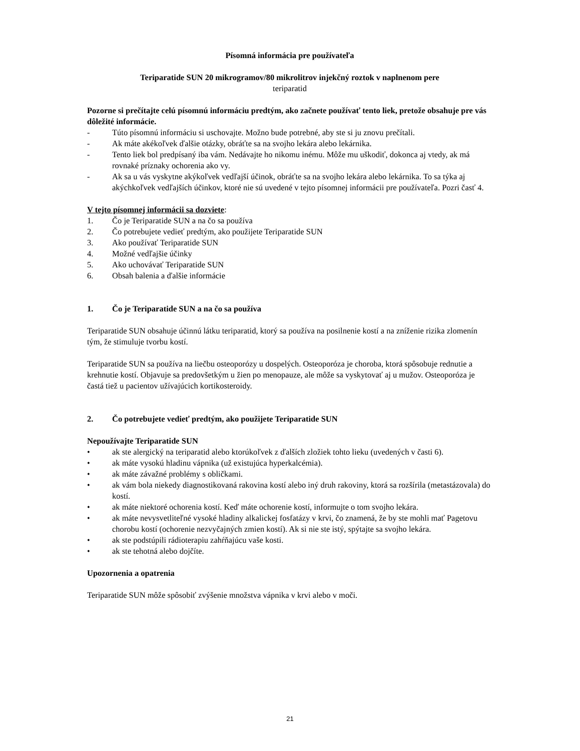Písomná informácia pre používateľa
Teriparatide SUN 20 mikrogramov/80 mikrolitrov injekčný roztok v naplnenom pere
teriparatid
Pozorne si prečítajte celú písomnú informáciu predtým, ako začnete používať tento liek, pretože obsahuje pre vás dôležité informácie.
- Túto písomnú informáciu si uschovajte. Možno bude potrebné, aby ste si ju znovu prečítali.
- Ak máte akékoľvek ďalšie otázky, obráťte sa na svojho lekára alebo lekárnika.
- Tento liek bol predpísaný iba vám. Nedávajte ho nikomu inému. Môže mu uškodiť, dokonca aj vtedy, ak má rovnaké príznaky ochorenia ako vy.
- Ak sa u vás vyskytne akýkoľvek vedľajší účinok, obráťte sa na svojho lekára alebo lekárnika. To sa týka aj akýchkoľvek vedľajších účinkov, ktoré nie sú uvedené v tejto písomnej informácii pre používateľa. Pozri časť 4.
V tejto písomnej informácii sa dozviete:
1. Čo je Teriparatide SUN a na čo sa používa
2. Čo potrebujete vedieť predtým, ako použijete Teriparatide SUN
3. Ako používať Teriparatide SUN
4. Možné vedľajšie účinky
5. Ako uchovávať Teriparatide SUN
6. Obsah balenia a ďalšie informácie
1. Čo je Teriparatide SUN a na čo sa používa
Teriparatide SUN obsahuje účinnú látku teriparatid, ktorý sa používa na posilnenie kostí a na zníženie rizika zlomenín tým, že stimuluje tvorbu kostí.
Teriparatide SUN sa používa na liečbu osteoporózy u dospelých. Osteoporóza je choroba, ktorá spôsobuje rednutie a krehnutie kostí. Objavuje sa predovšetkým u žien po menopauze, ale môže sa vyskytovať aj u mužov. Osteoporóza je častá tiež u pacientov užívajúcich kortikosteroidy.
2. Čo potrebujete vedieť predtým, ako použijete Teriparatide SUN
Nepoužívajte Teriparatide SUN
• ak ste alergický na teriparatid alebo ktorúkoľvek z ďalších zložiek tohto lieku (uvedených v časti 6).
• ak máte vysokú hladinu vápnika (už existujúca hyperkalcémia).
• ak máte závažné problémy s obličkami.
• ak vám bola niekedy diagnostikovaná rakovina kostí alebo iný druh rakoviny, ktorá sa rozšírila (metastázovala) do kostí.
• ak máte niektoré ochorenia kostí. Keď máte ochorenie kostí, informujte o tom svojho lekára.
• ak máte nevysvetliteľné vysoké hladiny alkalickej fosfatázy v krvi, čo znamená, že by ste mohli mať Pagetovu chorobu kostí (ochorenie nezvyčajných zmien kostí). Ak si nie ste istý, spýtajte sa svojho lekára.
• ak ste podstúpili rádioterapiu zahŕňajúcu vaše kosti.
• ak ste tehotná alebo dojčíte.
Upozornenia a opatrenia
Teriparatide SUN môže spôsobiť zvýšenie množstva vápnika v krvi alebo v moči.
21